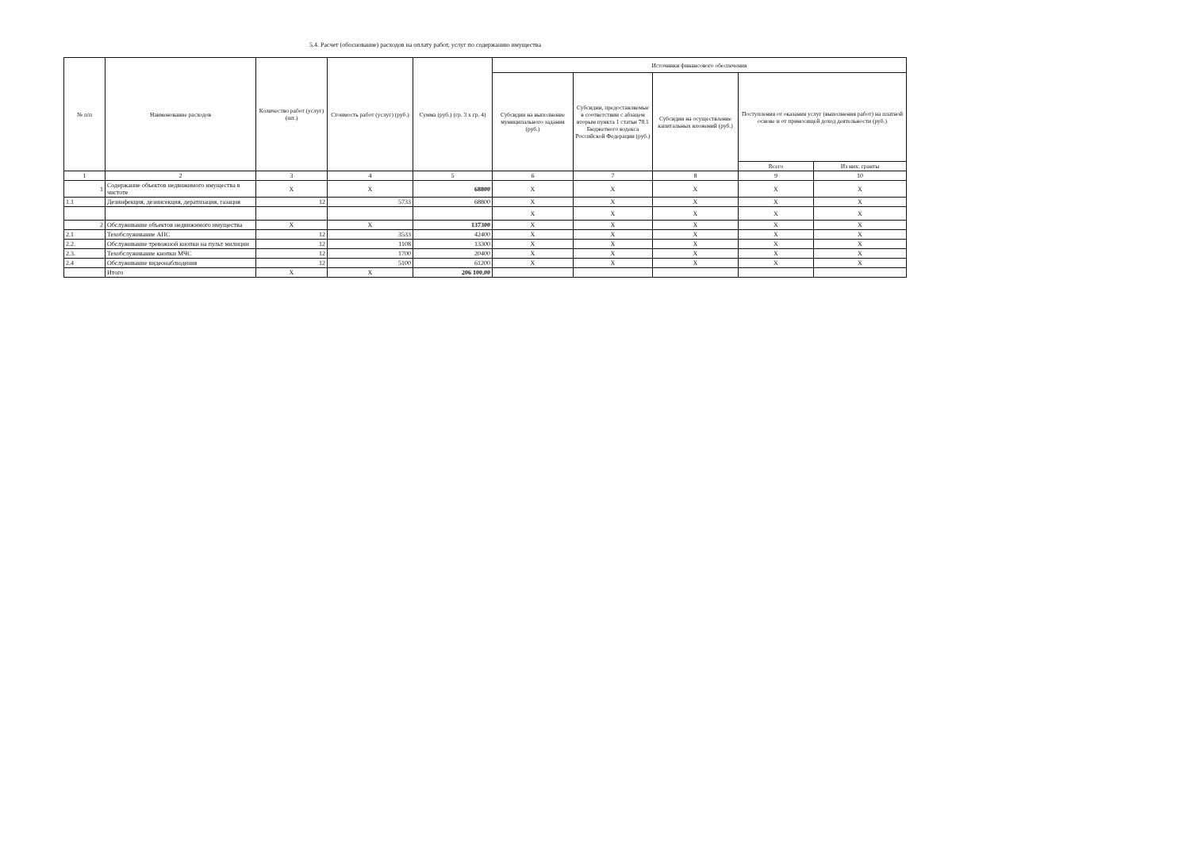5.4. Расчет (обоснование) расходов на оплату работ, услуг по содержанию имущества
| № п/п | Наименование расходов | Количество работ (услуг) (шт.) | Стоимость работ (услуг) (руб.) | Сумма (руб.) (гр. 3 х гр. 4) | Источники финансового обеспечения | | | | |
| --- | --- | --- | --- | --- | --- | --- | --- | --- | --- |
| | | | | | Субсидии на выполнение муниципального задания (руб.) | Субсидии, предоставляемые в соответствии с абзацем вторым пункта 1 статьи 78.1 Бюджетного кодекса Российской Федерации (руб.) | Субсидии на осуществление капитальных вложений (руб.) | Поступления от оказания услуг (выполнения работ) на платной основе и от приносящей доход деятельности (руб.) | |
| | | | | | | | | Всего | Из них: гранты |
| 1 | 2 | 3 | 4 | 5 | 6 | 7 | 8 | 9 | 10 |
| 1 | Содержание объектов недвижимого имущества в чистоте | X | X | 68800 | X | X | X | X | X |
| 1.1 | Дезинфекция, дезинсекция, дератизация, газация | 12 | 5733 | 68800 | X | X | X | X | X |
| | | | | | X | X | X | X | X |
| 2 | Обслуживание объектов недвижимого имущества | X | X | 137300 | X | X | X | X | X |
| 2.1 | Техобслуживание АПС | 12 | 3533 | 42400 | X | X | X | X | X |
| 2.2. | Обслуживание тревожной кнопки на пульт милиции | 12 | 1108 | 13300 | X | X | X | X | X |
| 2.3. | Техобслуживание кнопки МЧС | 12 | 1700 | 20400 | X | X | X | X | X |
| 2.4 | Обслуживание видеонаблюдения | 12 | 5100 | 61200 | X | X | X | X | X |
| | Итого | X | X | 206 100,00 | | | | | |